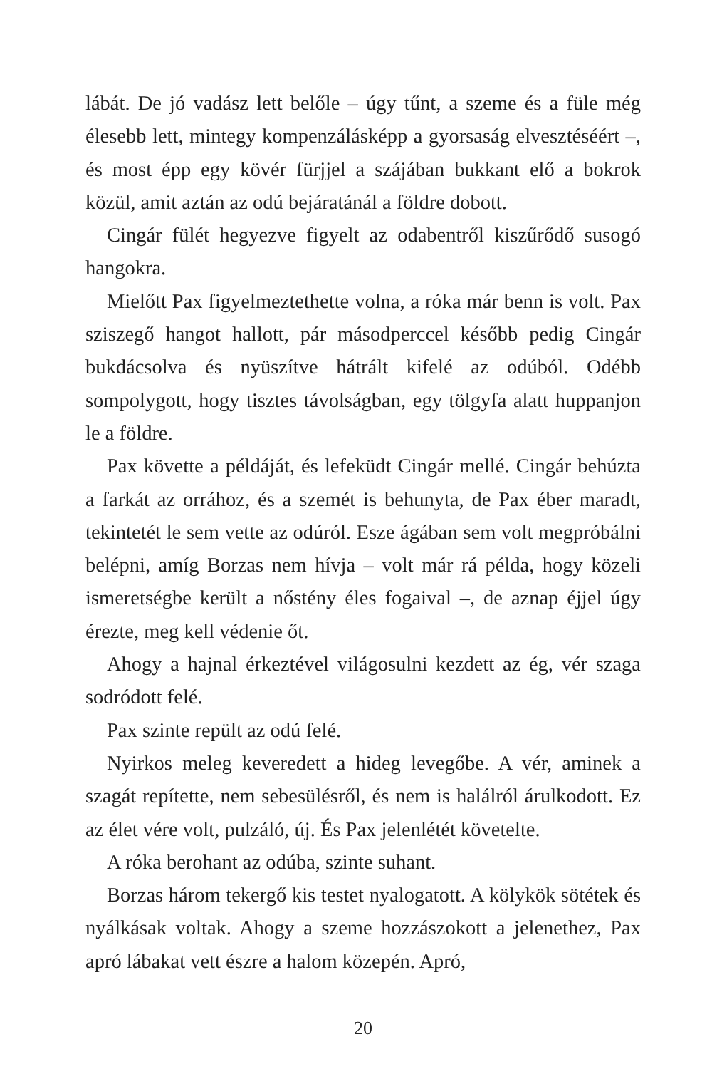lábát. De jó vadász lett belőle – úgy tűnt, a szeme és a füle még élesebb lett, mintegy kompenzálásképp a gyorsaság elvesztéséért –, és most épp egy kövér fürjjel a szájában bukkant elő a bokrok közül, amit aztán az odú bejáratánál a földre dobott.
Cingár fülét hegyezve figyelt az odabentről kiszűrődő susogó hangokra.
Mielőtt Pax figyelmeztethette volna, a róka már benn is volt. Pax sziszegő hangot hallott, pár másodperccel később pedig Cingár bukdácsolva és nyüszítve hátrált kifelé az odúból. Odébb sompolygott, hogy tisztes távolságban, egy tölgyfa alatt huppanjon le a földre.
Pax követte a példáját, és lefeküdt Cingár mellé. Cingár behúzta a farkát az orrához, és a szemét is behunyta, de Pax éber maradt, tekintetét le sem vette az odúról. Esze ágában sem volt megpróbálni belépni, amíg Borzas nem hívja – volt már rá példa, hogy közeli ismeretségbe került a nőstény éles fogaival –, de aznap éjjel úgy érezte, meg kell védenie őt.
Ahogy a hajnal érkeztével világosulni kezdett az ég, vér szaga sodródott felé.
Pax szinte repült az odú felé.
Nyirkos meleg keveredett a hideg levegőbe. A vér, aminek a szagát repítette, nem sebesülésről, és nem is halálról árulkodott. Ez az élet vére volt, pulzáló, új. És Pax jelenlétét követelte.
A róka berohant az odúba, szinte suhant.
Borzas három tekergő kis testet nyalogatott. A kölykök sötétek és nyálkásak voltak. Ahogy a szeme hozzászokott a jelenethez, Pax apró lábakat vett észre a halom közepén. Apró,
20